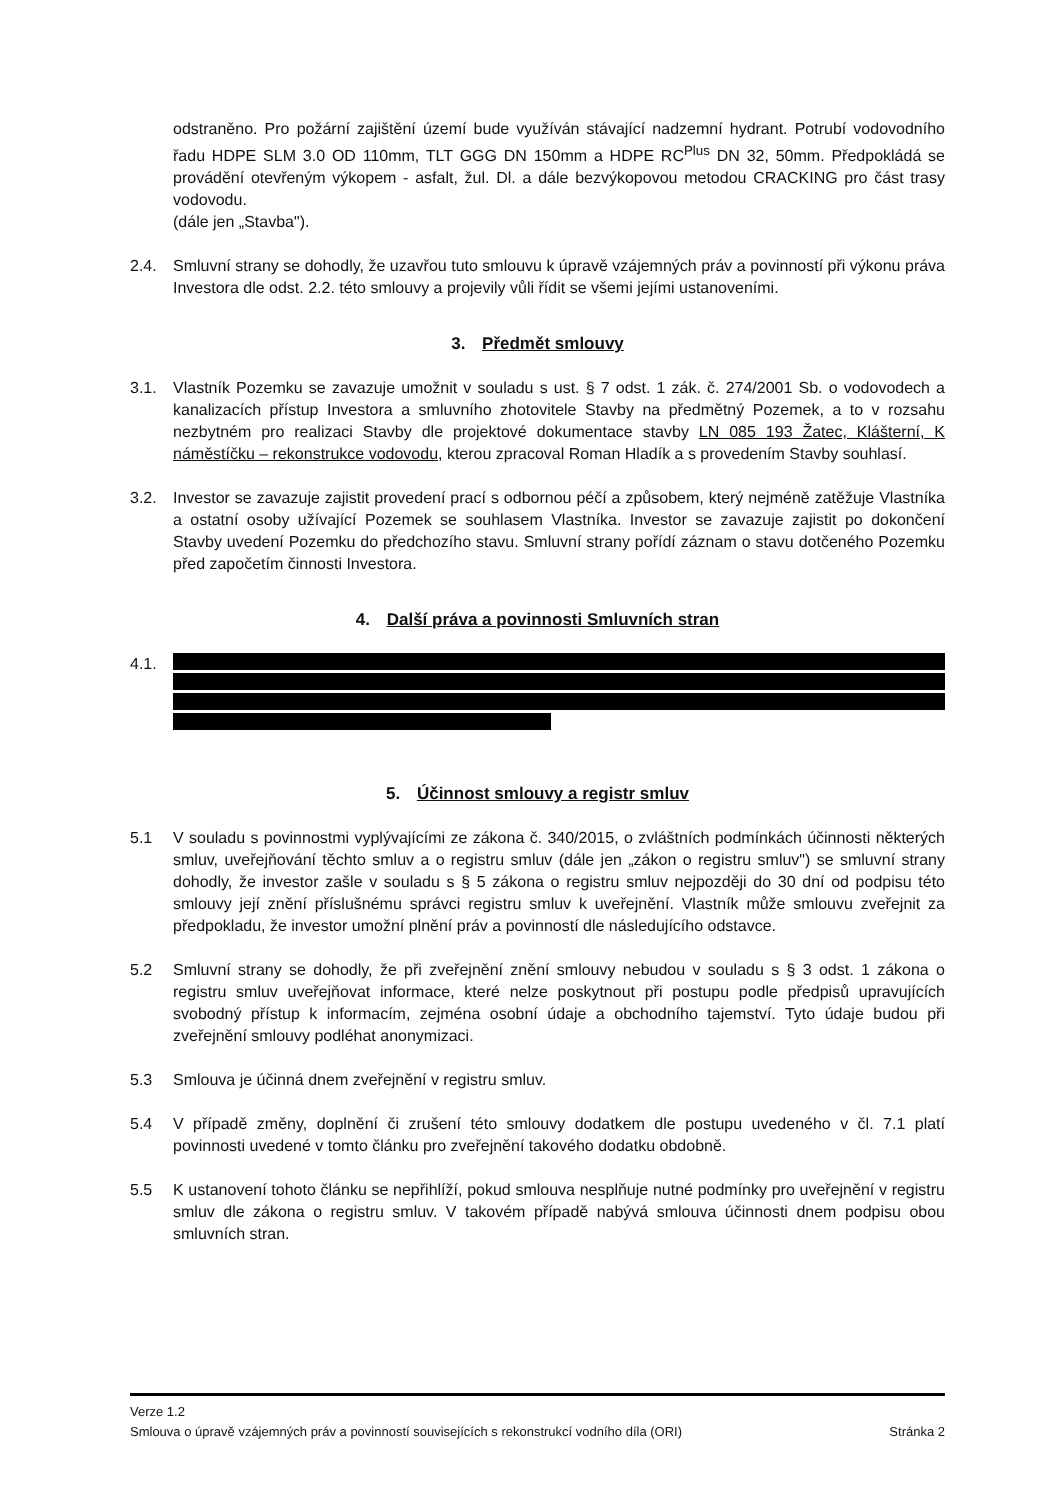odstraněno. Pro požární zajištění území bude využíván stávající nadzemní hydrant. Potrubí vodovodního řadu HDPE SLM 3.0 OD 110mm, TLT GGG DN 150mm a HDPE RC<sup>Plus</sup> DN 32, 50mm. Předpokládá se provádění otevřeným výkopem - asfalt, žul. Dl. a dále bezvýkopovou metodou CRACKING pro část trasy vodovodu.
(dále jen „Stavba").
2.4. Smluvní strany se dohodly, že uzavřou tuto smlouvu k úpravě vzájemných práv a povinností při výkonu práva Investora dle odst. 2.2. této smlouvy a projevily vůli řídit se všemi jejími ustanoveními.
3. Předmět smlouvy
3.1. Vlastník Pozemku se zavazuje umožnit v souladu s ust. § 7 odst. 1 zák. č. 274/2001 Sb. o vodovodech a kanalizacích přístup Investora a smluvního zhotovitele Stavby na předmětný Pozemek, a to v rozsahu nezbytném pro realizaci Stavby dle projektové dokumentace stavby LN 085 193 Žatec, Klášterní, K náměstíčku – rekonstrukce vodovodu, kterou zpracoval Roman Hladík a s provedením Stavby souhlasí.
3.2. Investor se zavazuje zajistit provedení prací s odbornou péčí a způsobem, který nejméně zatěžuje Vlastníka a ostatní osoby užívající Pozemek se souhlasem Vlastníka. Investor se zavazuje zajistit po dokončení Stavby uvedení Pozemku do předchozího stavu. Smluvní strany pořídí záznam o stavu dotčeného Pozemku před započetím činnosti Investora.
4. Další práva a povinnosti Smluvních stran
4.1.
5. Účinnost smlouvy a registr smluv
5.1 V souladu s povinnostmi vyplývajícími ze zákona č. 340/2015, o zvláštních podmínkách účinnosti některých smluv, uveřejňování těchto smluv a o registru smluv (dále jen „zákon o registru smluv") se smluvní strany dohodly, že investor zašle v souladu s § 5 zákona o registru smluv nejpozději do 30 dní od podpisu této smlouvy její znění příslušnému správci registru smluv k uveřejnění. Vlastník může smlouvu zveřejnit za předpokladu, že investor umožní plnění práv a povinností dle následujícího odstavce.
5.2 Smluvní strany se dohodly, že při zveřejnění znění smlouvy nebudou v souladu s § 3 odst. 1 zákona o registru smluv uveřejňovat informace, které nelze poskytnout při postupu podle předpisů upravujících svobodný přístup k informacím, zejména osobní údaje a obchodního tajemství. Tyto údaje budou při zveřejnění smlouvy podléhat anonymizaci.
5.3 Smlouva je účinná dnem zveřejnění v registru smluv.
5.4 V případě změny, doplnění či zrušení této smlouvy dodatkem dle postupu uvedeného v čl. 7.1 platí povinnosti uvedené v tomto článku pro zveřejnění takového dodatku obdobně.
5.5 K ustanovení tohoto článku se nepřihlíží, pokud smlouva nesplňuje nutné podmínky pro uveřejnění v registru smluv dle zákona o registru smluv. V takovém případě nabývá smlouva účinnosti dnem podpisu obou smluvních stran.
Verze 1.2
Smlouva o úpravě vzájemných práv a povinností souvisejících s rekonstrukcí vodního díla (ORI) Stránka 2